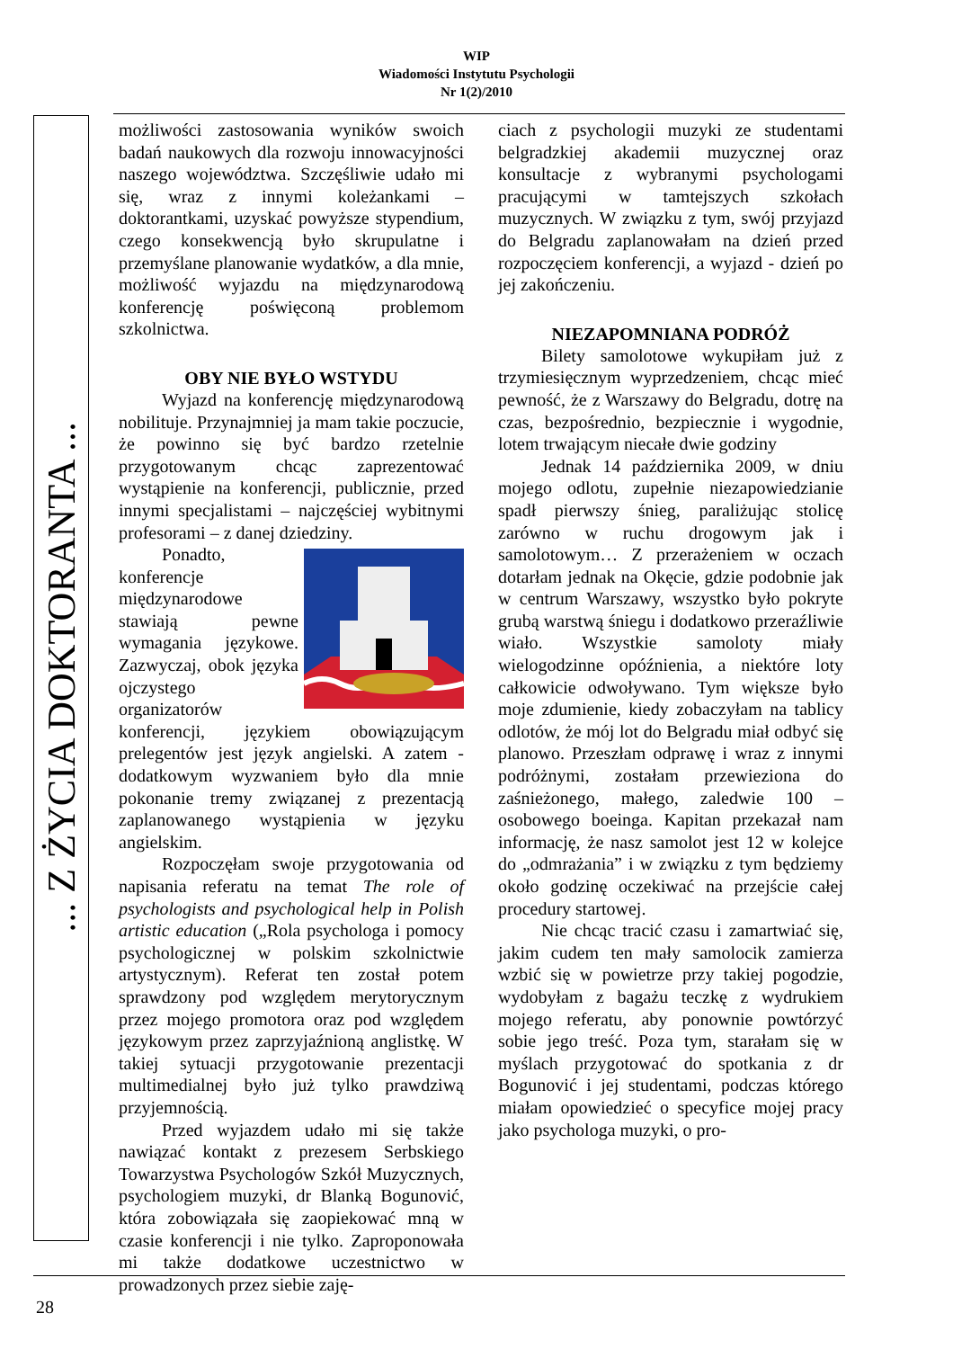WIP
Wiadomości Instytutu Psychologii
Nr 1(2)/2010
... Z ŻYCIA DOKTORANTA ...
możliwości zastosowania wyników swoich badań naukowych dla rozwoju innowacyjności naszego województwa. Szczęśliwie udało mi się, wraz z innymi koleżankami – doktorantkami, uzyskać powyższe stypendium, czego konsekwencją było skrupulatne i przemyślane planowanie wydatków, a dla mnie, możliwość wyjazdu na międzynarodową konferencję poświęconą problemom szkolnictwa.
OBY NIE BYŁO WSTYDU
Wyjazd na konferencję międzynarodową nobilituje. Przynajmniej ja mam takie poczucie, że powinno się być bardzo rzetelnie przygotowanym chcąc zaprezentować wystąpienie na konferencji, publicznie, przed innymi specjalistami – najczęściej wybitnymi profesorami – z danej dziedziny.
Ponadto, konferencje międzynarodowe stawiają pewne wymagania językowe. Zazwyczaj, obok języka ojczystego organizatorów konferencji, językiem obowiązującym prelegentów jest język angielski. A zatem - dodatkowym wyzwaniem było dla mnie pokonanie tremy związanej z prezentacją zaplanowanego wystąpienia w języku angielskim.
Rozpoczęłam swoje przygotowania od napisania referatu na temat The role of psychologists and psychological help in Polish artistic education („Rola psychologa i pomocy psychologicznej w polskim szkolnictwie artystycznym). Referat ten został potem sprawdzony pod względem merytorycznym przez mojego promotora oraz pod względem językowym przez zaprzyjaźnioną anglistkę. W takiej sytuacji przygotowanie prezentacji multimedialnej było już tylko prawdziwą przyjemnością.
Przed wyjazdem udało mi się także nawiązać kontakt z prezesem Serbskiego Towarzystwa Psychologów Szkół Muzycznych, psychologiem muzyki, dr Blanką Bogunović, która zobowiązała się zaopiekować mną w czasie konferencji i nie tylko. Zaproponowała mi także dodatkowe uczestnictwo w prowadzonych przez siebie zaję-
ciach z psychologii muzyki ze studentami belgradzkiej akademii muzycznej oraz konsultacje z wybranymi psychologami pracującymi w tamtejszych szkołach muzycznych. W związku z tym, swój przyjazd do Belgradu zaplanowałam na dzień przed rozpoczęciem konferencji, a wyjazd - dzień po jej zakończeniu.
NIEZAPOMNIANA PODRÓŻ
Bilety samolotowe wykupiłam już z trzymiesięcznym wyprzedzeniem, chcąc mieć pewność, że z Warszawy do Belgradu, dotrę na czas, bezpośrednio, bezpiecznie i wygodnie, lotem trwającym niecałe dwie godziny
Jednak 14 października 2009, w dniu mojego odlotu, zupełnie niezapowiedzianie spadł pierwszy śnieg, paraliżując stolicę zarówno w ruchu drogowym jak i samolotowym… Z przerażeniem w oczach dotarłam jednak na Okęcie, gdzie podobnie jak w centrum Warszawy, wszystko było pokryte grubą warstwą śniegu i dodatkowo przeraźliwie wiało. Wszystkie samoloty miały wielogodzinne opóźnienia, a niektóre loty całkowicie odwoływano. Tym większe było moje zdumienie, kiedy zobaczyłam na tablicy odlotów, że mój lot do Belgradu miał odbyć się planowo. Przeszłam odprawę i wraz z innymi podróżnymi, zostałam przewieziona do zaśnieżonego, małego, zaledwie 100 – osobowego boeinga. Kapitan przekazał nam informację, że nasz samolot jest 12 w kolejce do „odmrażania” i w związku z tym będziemy około godzinę oczekiwać na przejście całej procedury startowej.
Nie chcąc tracić czasu i zamartwiać się, jakim cudem ten mały samolocik zamierza wzbić się w powietrze przy takiej pogodzie, wydobyłam z bagażu teczkę z wydrukiem mojego referatu, aby ponownie powtórzyć sobie jego treść. Poza tym, starałam się w myślach przygotować do spotkania z dr Bogunović i jej studentami, podczas którego miałam opowiedzieć o specyfice mojej pracy jako psychologa muzyki, o pro-
28